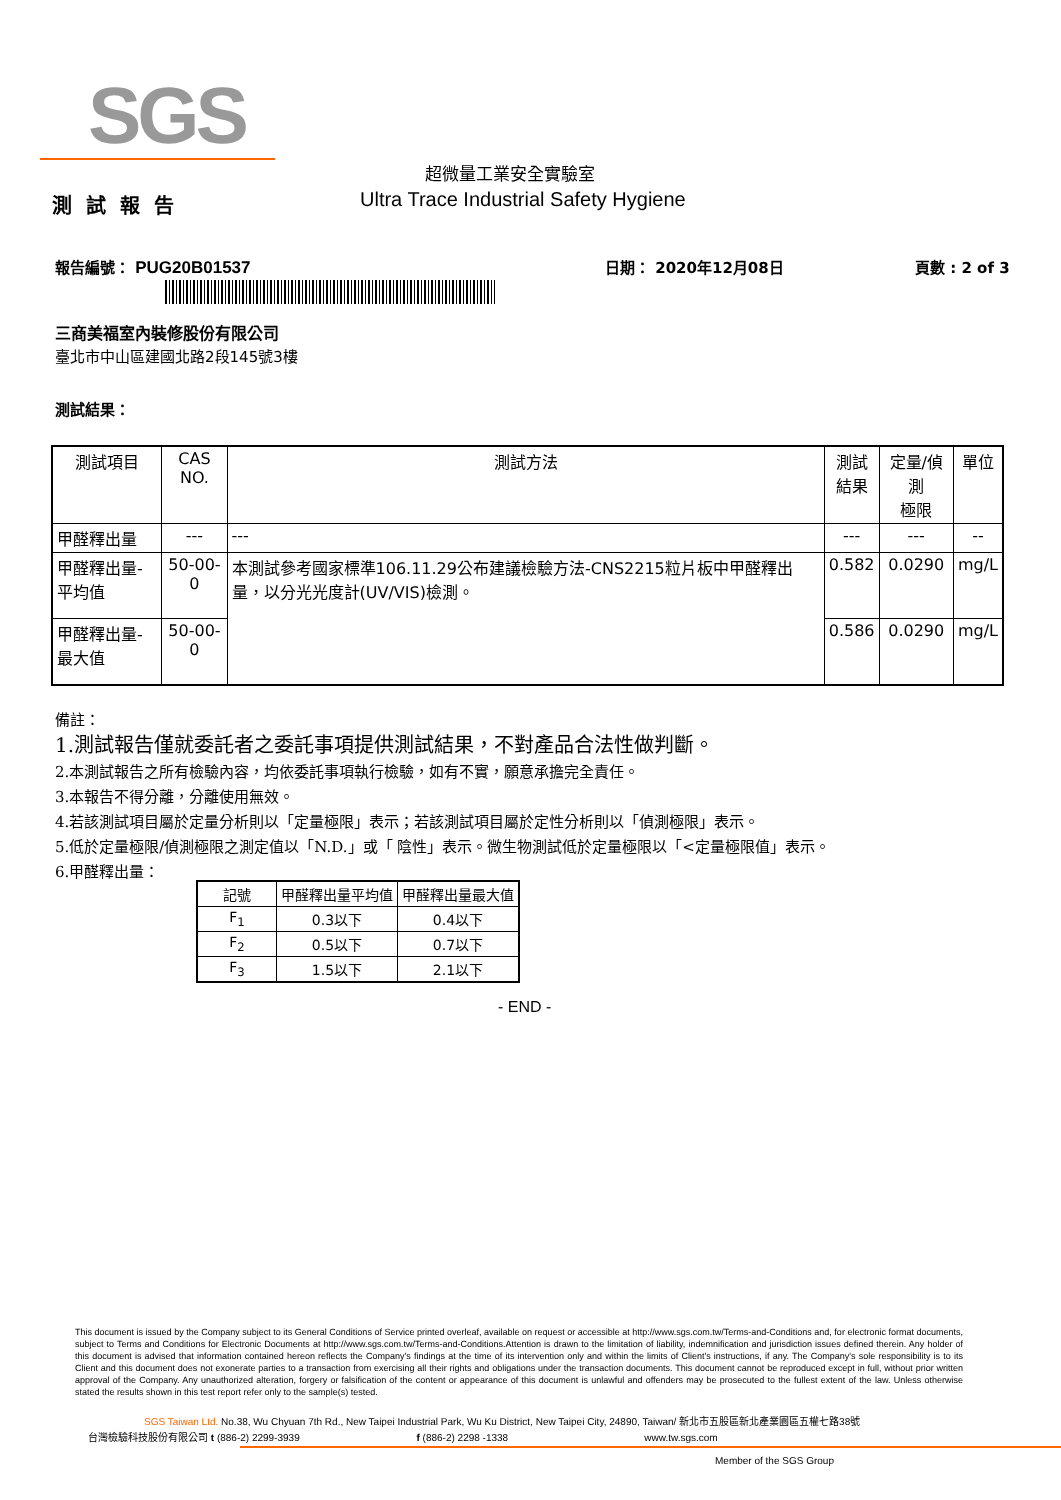SGS
超微量工業安全實驗室
測試報告
Ultra Trace Industrial Safety Hygiene
報告編號： PUG20B01537 日期： 2020年12月08日 頁數 : 2 of 3
三商美福室內裝修股份有限公司
臺北市中山區建國北路2段145號3樓
測試結果：
| 測試項目 | CAS NO. | 測試方法 | 測試 結果 | 定量/偵測 極限 | 單位 |
| --- | --- | --- | --- | --- | --- |
| 甲醛釋出量 | --- | --- | --- | --- | -- |
| 甲醛釋出量-平均值 | 50-00-0 | 本測試參考國家標準106.11.29公布建議檢驗方法-CNS2215粒片板中甲醛釋出量，以分光光度計(UV/VIS)檢測。 | 0.582 | 0.0290 | mg/L |
| 甲醛釋出量-最大值 | 50-00-0 | | 0.586 | 0.0290 | mg/L |
備註：
1.測試報告僅就委託者之委託事項提供測試結果，不對產品合法性做判斷。
2.本測試報告之所有檢驗內容，均依委託事項執行檢驗，如有不實，願意承擔完全責任。
3.本報告不得分離，分離使用無效。
4.若該測試項目屬於定量分析則以「定量極限」表示；若該測試項目屬於定性分析則以「偵測極限」表示。
5.低於定量極限/偵測極限之測定值以「N.D.」或「 陰性」表示。微生物測試低於定量極限以「<定量極限值」表示。
6.甲醛釋出量：
| 記號 | 甲醛釋出量平均值 | 甲醛釋出量最大值 |
| F<sub>1</sub> | 0.3以下 | 0.4以下 |
| F<sub>2</sub> | 0.5以下 | 0.7以下 |
| F<sub>3</sub> | 1.5以下 | 2.1以下 |
- END -
This document is issued by the Company subject to its General Conditions of Service printed overleaf, available on request or accessible at http://www.sgs.com.tw/Terms-and-Conditions and, for electronic format documents, subject to Terms and Conditions for Electronic Documents at http://www.sgs.com.tw/Terms-and-Conditions.Attention is drawn to the limitation of liability, indemnification and jurisdiction issues defined therein. Any holder of this document is advised that information contained hereon reflects the Company's findings at the time of its intervention only and within the limits of Client's instructions, if any. The Company's sole responsibility is to its Client and this document does not exonerate parties to a transaction from exercising all their rights and obligations under the transaction documents. This document cannot be reproduced except in full, without prior written approval of the Company. Any unauthorized alteration, forgery or falsification of the content or appearance of this document is unlawful and offenders may be prosecuted to the fullest extent of the law. Unless otherwise stated the results shown in this test report refer only to the sample(s) tested.
SGS Taiwan Ltd. No.38, Wu Chyuan 7th Rd., New Taipei Industrial Park, Wu Ku District, New Taipei City, 24890, Taiwan/ 新北市五股區新北產業園區五權七路38號
台灣檢驗科技股份有限公司 t (886-2) 2299-3939 f (886-2) 2298 -1338 www.tw.sgs.com
Member of the SGS Group